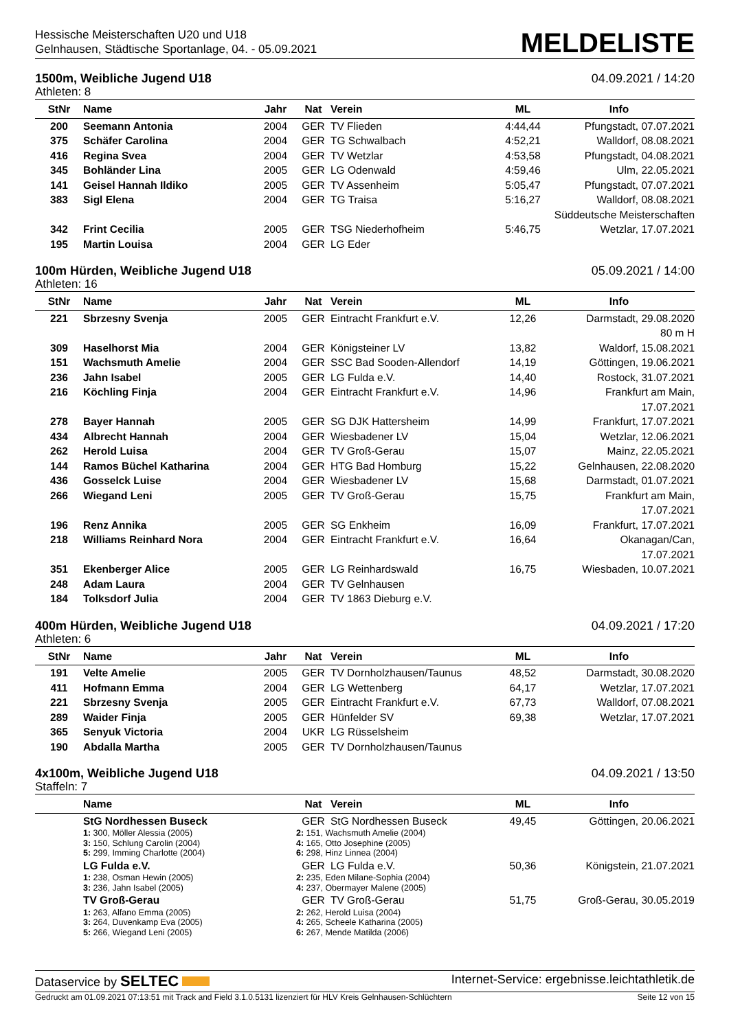Hessische Meisterschaften U20 und U18
Gelnhausen, Städtische Sportanlage, 04. - 05.09.2021
MELDELISTE
1500m, Weibliche Jugend U18 04.09.2021 / 14:20
Athleten: 8
| StNr | Name | Jahr | Nat | Verein | ML | Info |
| --- | --- | --- | --- | --- | --- | --- |
| 200 | Seemann Antonia | 2004 | GER | TV Flieden | 4:44,44 | Pfungstadt, 07.07.2021 |
| 375 | Schäfer Carolina | 2004 | GER | TG Schwalbach | 4:52,21 | Walldorf, 08.08.2021 |
| 416 | Regina Svea | 2004 | GER | TV Wetzlar | 4:53,58 | Pfungstadt, 04.08.2021 |
| 345 | Bohländer Lina | 2005 | GER | LG Odenwald | 4:59,46 | Ulm, 22.05.2021 |
| 141 | Geisel Hannah Ildiko | 2005 | GER | TV Assenheim | 5:05,47 | Pfungstadt, 07.07.2021 |
| 383 | Sigl Elena | 2004 | GER | TG Traisa | 5:16,27 | Walldorf, 08.08.2021 Süddeutsche Meisterschaften |
| 342 | Frint Cecilia | 2005 | GER | TSG Niederhofheim | 5:46,75 | Wetzlar, 17.07.2021 |
| 195 | Martin Louisa | 2004 | GER | LG Eder | | |
100m Hürden, Weibliche Jugend U18 05.09.2021 / 14:00
Athleten: 16
| StNr | Name | Jahr | Nat | Verein | ML | Info |
| --- | --- | --- | --- | --- | --- | --- |
| 221 | Sbrzesny Svenja | 2005 | GER | Eintracht Frankfurt e.V. | 12,26 | Darmstadt, 29.08.2020 80 m H |
| 309 | Haselhorst Mia | 2004 | GER | Königsteiner LV | 13,82 | Waldorf, 15.08.2021 |
| 151 | Wachsmuth Amelie | 2004 | GER | SSC Bad Sooden-Allendorf | 14,19 | Göttingen, 19.06.2021 |
| 236 | Jahn Isabel | 2005 | GER | LG Fulda e.V. | 14,40 | Rostock, 31.07.2021 |
| 216 | Köchling Finja | 2004 | GER | Eintracht Frankfurt e.V. | 14,96 | Frankfurt am Main, 17.07.2021 |
| 278 | Bayer Hannah | 2005 | GER | SG DJK Hattersheim | 14,99 | Frankfurt, 17.07.2021 |
| 434 | Albrecht Hannah | 2004 | GER | Wiesbadener LV | 15,04 | Wetzlar, 12.06.2021 |
| 262 | Herold Luisa | 2004 | GER | TV Groß-Gerau | 15,07 | Mainz, 22.05.2021 |
| 144 | Ramos Büchel Katharina | 2004 | GER | HTG Bad Homburg | 15,22 | Gelnhausen, 22.08.2020 |
| 436 | Gosselck Luise | 2004 | GER | Wiesbadener LV | 15,68 | Darmstadt, 01.07.2021 |
| 266 | Wiegand Leni | 2005 | GER | TV Groß-Gerau | 15,75 | Frankfurt am Main, 17.07.2021 |
| 196 | Renz Annika | 2005 | GER | SG Enkheim | 16,09 | Frankfurt, 17.07.2021 |
| 218 | Williams Reinhard Nora | 2004 | GER | Eintracht Frankfurt e.V. | 16,64 | Okanagan/Can, 17.07.2021 |
| 351 | Ekenberger Alice | 2005 | GER | LG Reinhardswald | 16,75 | Wiesbaden, 10.07.2021 |
| 248 | Adam Laura | 2004 | GER | TV Gelnhausen | | |
| 184 | Tolksdorf Julia | 2004 | GER | TV 1863 Dieburg e.V. | | |
400m Hürden, Weibliche Jugend U18 04.09.2021 / 17:20
Athleten: 6
| StNr | Name | Jahr | Nat | Verein | ML | Info |
| --- | --- | --- | --- | --- | --- | --- |
| 191 | Velte Amelie | 2005 | GER | TV Dornholzhausen/Taunus | 48,52 | Darmstadt, 30.08.2020 |
| 411 | Hofmann Emma | 2004 | GER | LG Wettenberg | 64,17 | Wetzlar, 17.07.2021 |
| 221 | Sbrzesny Svenja | 2005 | GER | Eintracht Frankfurt e.V. | 67,73 | Walldorf, 07.08.2021 |
| 289 | Waider Finja | 2005 | GER | Hünfelder SV | 69,38 | Wetzlar, 17.07.2021 |
| 365 | Senyuk Victoria | 2004 | UKR | LG Rüsselsheim | | |
| 190 | Abdalla Martha | 2005 | GER | TV Dornholzhausen/Taunus | | |
4x100m, Weibliche Jugend U18 04.09.2021 / 13:50
Staffeln: 7
| | Name | Nat | Verein | ML | Info |
| --- | --- | --- | --- | --- | --- |
| | StG Nordhessen Buseck | GER | StG Nordhessen Buseck | 49,45 | Göttingen, 20.06.2021 |
| | 1: 300, Möller Alessia (2005) 3: 150, Schlung Carolin (2004) 5: 299, Imming Charlotte (2004) | 2: 151, Wachsmuth Amelie (2004) 4: 165, Otto Josephine (2005) 6: 298, Hinz Linnea (2004) | | | |
| | LG Fulda e.V. | GER | LG Fulda e.V. | 50,36 | Königstein, 21.07.2021 |
| | 1: 238, Osman Hewin (2005) 3: 236, Jahn Isabel (2005) | 2: 235, Eden Milane-Sophia (2004) 4: 237, Obermayer Malene (2005) | | | |
| | TV Groß-Gerau | GER | TV Groß-Gerau | 51,75 | Groß-Gerau, 30.05.2019 |
| | 1: 263, Alfano Emma (2005) 3: 264, Duvenkamp Eva (2005) 5: 266, Wiegand Leni (2005) | 2: 262, Herold Luisa (2004) 4: 265, Scheele Katharina (2005) 6: 267, Mende Matilda (2006) | | | |
Dataservice by SELTEC Internet-Service: ergebnisse.leichtathletik.de
Gedruckt am 01.09.2021 07:13:51 mit Track and Field 3.1.0.5131 lizenziert für HLV Kreis Gelnhausen-Schlüchtern Seite 12 von 15